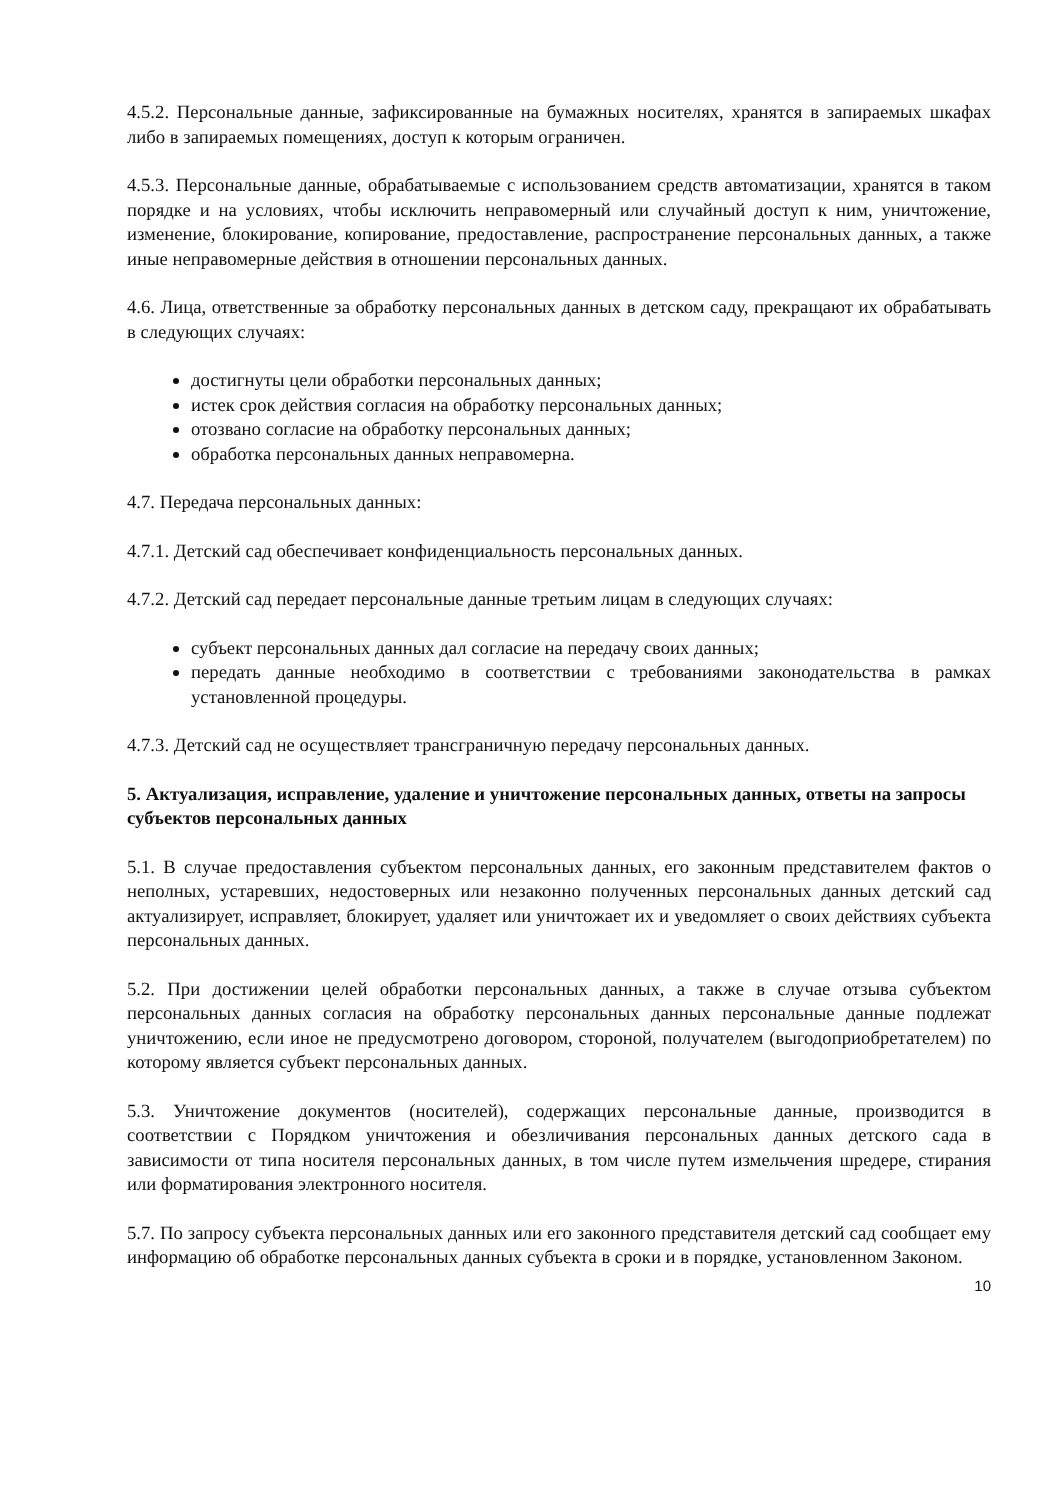4.5.2. Персональные данные, зафиксированные на бумажных носителях, хранятся в запираемых шкафах либо в запираемых помещениях, доступ к которым ограничен.
4.5.3. Персональные данные, обрабатываемые с использованием средств автоматизации, хранятся в таком порядке и на условиях, чтобы исключить неправомерный или случайный доступ к ним, уничтожение, изменение, блокирование, копирование, предоставление, распространение персональных данных, а также иные неправомерные действия в отношении персональных данных.
4.6. Лица, ответственные за обработку персональных данных в детском саду, прекращают их обрабатывать в следующих случаях:
достигнуты цели обработки персональных данных;
истек срок действия согласия на обработку персональных данных;
отозвано согласие на обработку персональных данных;
обработка персональных данных неправомерна.
4.7. Передача персональных данных:
4.7.1. Детский сад обеспечивает конфиденциальность персональных данных.
4.7.2. Детский сад передает персональные данные третьим лицам в следующих случаях:
субъект персональных данных дал согласие на передачу своих данных;
передать данные необходимо в соответствии с требованиями законодательства в рамках установленной процедуры.
4.7.3. Детский сад не осуществляет трансграничную передачу персональных данных.
5. Актуализация, исправление, удаление и уничтожение персональных данных, ответы на запросы субъектов персональных данных
5.1. В случае предоставления субъектом персональных данных, его законным представителем фактов о неполных, устаревших, недостоверных или незаконно полученных персональных данных детский сад актуализирует, исправляет, блокирует, удаляет или уничтожает их и уведомляет о своих действиях субъекта персональных данных.
5.2. При достижении целей обработки персональных данных, а также в случае отзыва субъектом персональных данных согласия на обработку персональных данных персональные данные подлежат уничтожению, если иное не предусмотрено договором, стороной, получателем (выгодоприобретателем) по которому является субъект персональных данных.
5.3. Уничтожение документов (носителей), содержащих персональные данные, производится в соответствии с Порядком уничтожения и обезличивания персональных данных детского сада в зависимости от типа носителя персональных данных, в том числе путем измельчения шредере, стирания или форматирования электронного носителя.
5.7. По запросу субъекта персональных данных или его законного представителя детский сад сообщает ему информацию об обработке персональных данных субъекта в сроки и в порядке, установленном Законом.
10